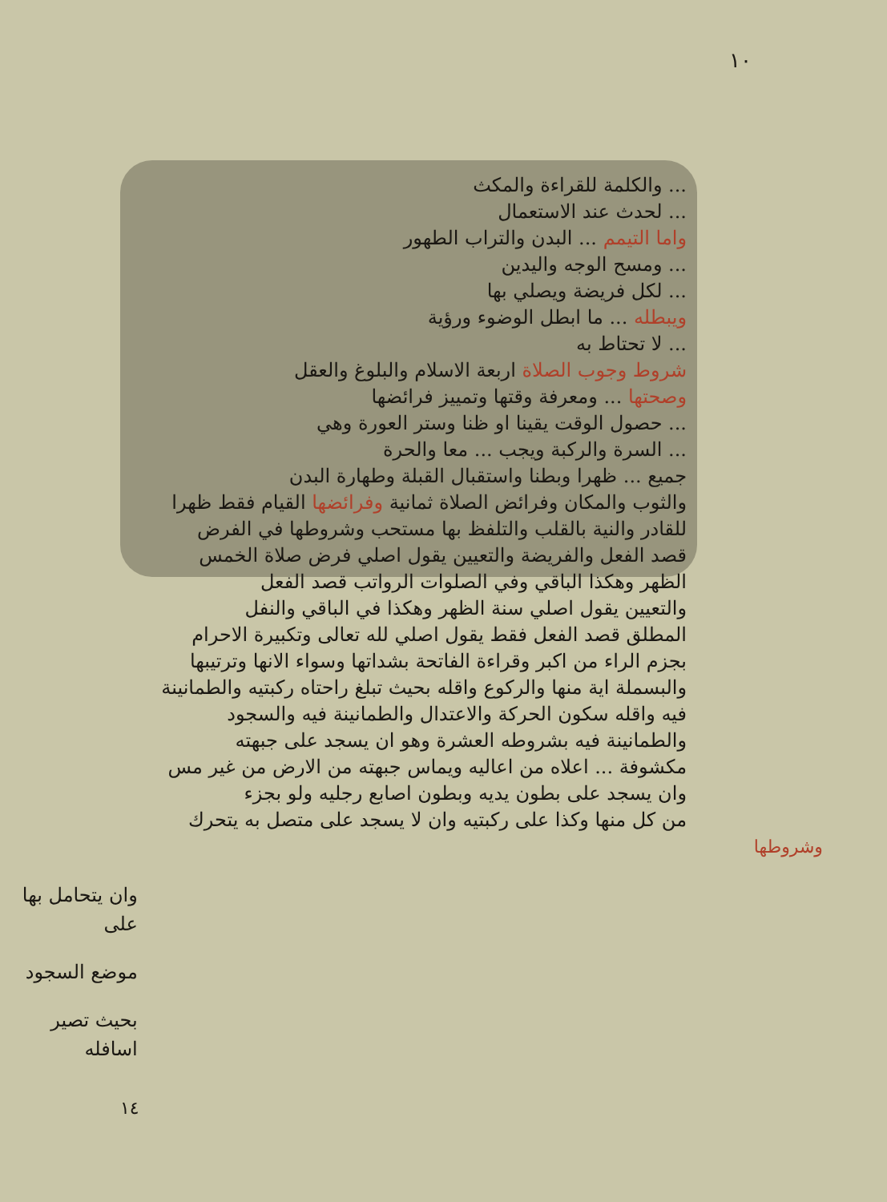١٠
... والكلمة للقراءة والمكث
... لحدث عند الاستعمال
واما التيمم ... البدن والتراب الطهور
... ومسح الوجه واليدين
... لكل فريضة ويصلي بها
ويبطله ... ما ابطل الوضوء ورؤية
... لا تحتاط به
شروط وجوب الصلاة اربعة الاسلام والبلوغ والعقل
وصحتها ... ومعرفة وقتها وتمييز فرائضها
... حصول الوقت يقينا او ظنا وستر العورة وهي
... السرة والركبة ويجب ... معا والحرة
جميع ... ظهرا وبطنا واستقبال القبلة وطهارة البدن
والثوب والمكان وفرائض الصلاة ثمانية وفرائضها القيام فقط ظهرا
للقادر والنية بالقلب والتلفظ بها مستحب وشروطها في الفرض
قصد الفعل والفريضة والتعيين يقول اصلي فرض صلاة الخمس
الظهر وهكذا الباقي وفي الصلوات الرواتب قصد الفعل
والتعيين يقول اصلي سنة الظهر وهكذا في الباقي والنفل
المطلق قصد الفعل فقط يقول اصلي لله تعالى وتكبيرة الاحرام
بجزم الراء من اكبر وقراءة الفاتحة بشداتها وسواء الانها وترتيبها
والبسملة اية منها والركوع واقله بحيث تبلغ راحتاه ركبتيه والطمانينة
فيه واقله سكون الحركة والاعتدال والطمانينة فيه والسجود
والطمانينة فيه بشروطه العشرة وهو ان يسجد على جبهته
مكشوفة ... اعلاه من اعاليه ويماس جبهته من الارض من غير مس
وان يسجد على بطون يديه وبطون اصابع رجليه ولو بجزء
من كل منها وكذا على ركبتيه وان لا يسجد على متصل به يتحرك
وشروطها
وان يتحامل بها على
موضع السجود
بحيث تصير اسافله
١٤